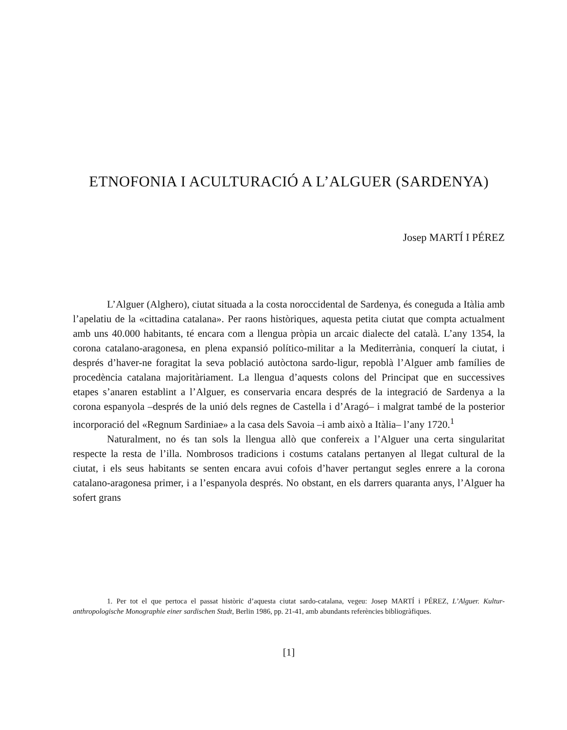ETNOFONIA I ACULTURACIÓ A L’ALGUER (SARDENYA)
Josep MARTÍ I PÉREZ
L’Alguer (Alghero), ciutat situada a la costa noroccidental de Sardenya, és coneguda a Itàlia amb l’apelatiu de la «cittadina catalana». Per raons històriques, aquesta petita ciutat que compta actualment amb uns 40.000 habitants, té encara com a llengua pròpia un arcaic dialecte del català. L’any 1354, la corona catalano-aragonesa, en plena expansió político-militar a la Mediterrània, conquerí la ciutat, i després d’haver-ne foragitat la seva població autòctona sardo-ligur, repoblà l’Alguer amb famílies de procedència catalana majoritàriament. La llengua d’aquests colons del Principat que en successives etapes s’anaren establint a l’Alguer, es conservaria encara després de la integració de Sardenya a la corona espanyola –després de la unió dels regnes de Castella i d’Aragó– i malgrat també de la posterior incorporació del «Regnum Sardiniae» a la casa dels Savoia –i amb això a Itàlia– l’any 1720.<sup>1</sup>
Naturalment, no és tan sols la llengua allò que confereix a l’Alguer una certa singularitat respecte la resta de l’illa. Nombrosos tradicions i costums catalans pertanyen al llegat cultural de la ciutat, i els seus habitants se senten encara avui cofois d’haver pertangut segles enrere a la corona catalano-aragonesa primer, i a l’espanyola després. No obstant, en els darrers quaranta anys, l’Alguer ha sofert grans
1. Per tot el que pertoca el passat històric d’aquesta ciutat sardo-catalana, vegeu: Josep MARTÍ i PÉREZ, L’Alguer. Kultur-anthropologische Monographie einer sardischen Stadt, Berlin 1986, pp. 21-41, amb abundants referències bibliogràfiques.
[1]